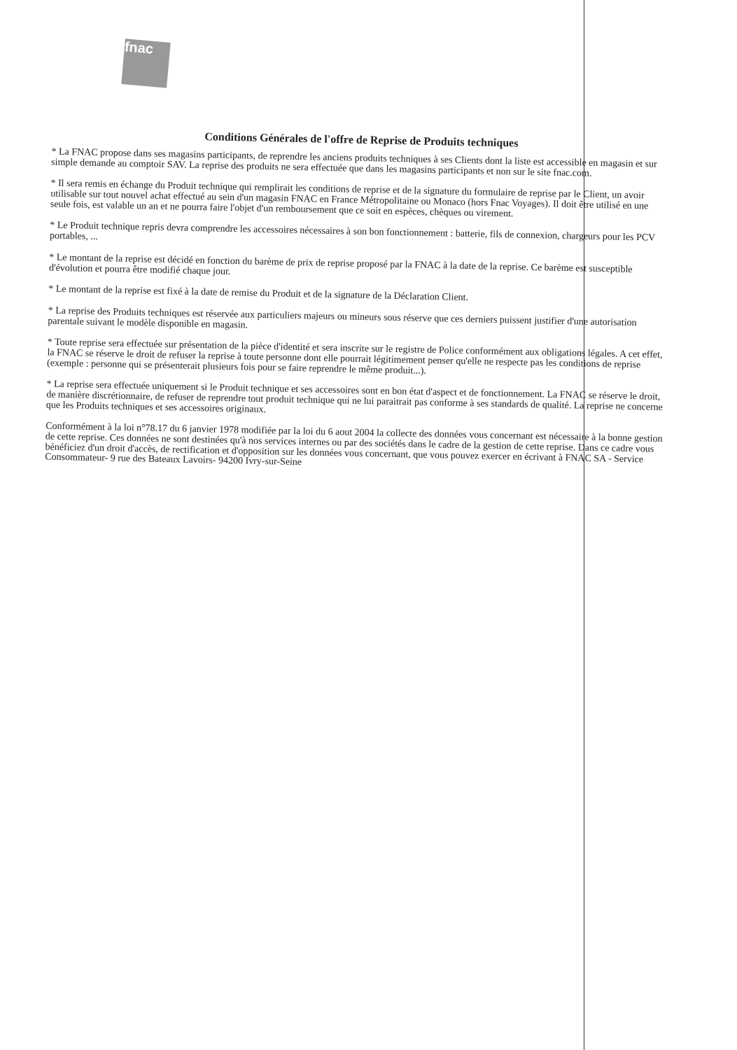fnac
Conditions Générales de l'offre de Reprise de Produits techniques
* La FNAC propose dans ses magasins participants, de reprendre les anciens produits techniques à ses Clients dont la liste est accessible en magasin et sur simple demande au comptoir SAV. La reprise des produits ne sera effectuée que dans les magasins participants et non sur le site fnac.com.
* Il sera remis en échange du Produit technique qui remplirait les conditions de reprise et de la signature du formulaire de reprise par le Client, un avoir utilisable sur tout nouvel achat effectué au sein d'un magasin FNAC en France Métropolitaine ou Monaco (hors Fnac Voyages). Il doit être utilisé en une seule fois, est valable un an et ne pourra faire l'objet d'un remboursement que ce soit en espèces, chèques ou virement.
* Le Produit technique repris devra comprendre les accessoires nécessaires à son bon fonctionnement : batterie, fils de connexion, chargeurs pour les PCV portables, ...
* Le montant de la reprise est décidé en fonction du barème de prix de reprise proposé par la FNAC à la date de la reprise. Ce barème est susceptible d'évolution et pourra être modifié chaque jour.
* Le montant de la reprise est fixé à la date de remise du Produit et de la signature de la Déclaration Client.
* La reprise des Produits techniques est réservée aux particuliers majeurs ou mineurs sous réserve que ces derniers puissent justifier d'une autorisation parentale suivant le modèle disponible en magasin.
* Toute reprise sera effectuée sur présentation de la pièce d'identité et sera inscrite sur le registre de Police conformément aux obligations légales. A cet effet, la FNAC se réserve le droit de refuser la reprise à toute personne dont elle pourrait légitimement penser qu'elle ne respecte pas les conditions de reprise (exemple : personne qui se présenterait plusieurs fois pour se faire reprendre le même produit...).
* La reprise sera effectuée uniquement si le Produit technique et ses accessoires sont en bon état d'aspect et de fonctionnement. La FNAC se réserve le droit, de manière discrétionnaire, de refuser de reprendre tout produit technique qui ne lui paraitrait pas conforme à ses standards de qualité. La reprise ne concerne que les Produits techniques et ses accessoires originaux.
Conformément à la loi n°78.17 du 6 janvier 1978 modifiée par la loi du 6 aout 2004 la collecte des données vous concernant est nécessaire à la bonne gestion de cette reprise. Ces données ne sont destinées qu'à nos services internes ou par des sociétés dans le cadre de la gestion de cette reprise. Dans ce cadre vous bénéficiez d'un droit d'accès, de rectification et d'opposition sur les données vous concernant, que vous pouvez exercer en écrivant à FNAC SA - Service Consommateur- 9 rue des Bateaux Lavoirs- 94200 Ivry-sur-Seine